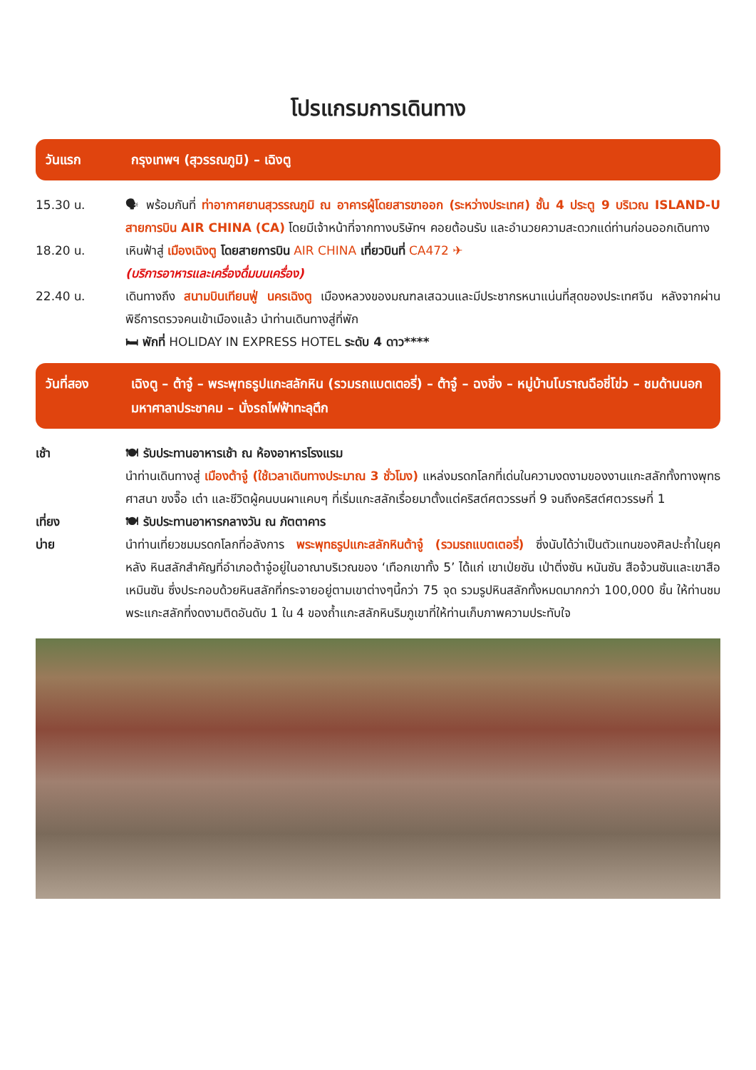โปรแกรมการเดินทาง
วันแรก กรุงเทพฯ (สุวรรณภูมิ) – เฉิงตู
15.30 น. 🗣 พร้อมกันที่ ท่าอากาศยานสุวรรณภูมิ ณ อาคารผู้โดยสารขาออก (ระหว่างประเทศ) ชั้น 4 ประตู 9 บริเวณ ISLAND-U สายการบิน AIR CHINA (CA) โดยมีเจ้าหน้าที่จากทางบริษัทฯ คอยต้อนรับ และอำนวยความสะดวกแด่ท่านก่อนออกเดินทาง
18.20 น. เหินฟ้าสู่ เมืองเฉิงตู โดยสายการบิน AIR CHINA เที่ยวบินที่ CA472 ✈
(บริการอาหารและเครื่องดื่มบนเครื่อง)
22.40 น. เดินทางถึง สนามบินเทียนฟู่ นครเฉิงตู เมืองหลวงของมณฑลเสฉวนและมีประชากรหนาแน่นที่สุดของประเทศจีน หลังจากผ่านพิธีการตรวจคนเข้าเมืองแล้ว นำท่านเดินทางสู่ที่พัก
🛏 พักที่ HOLIDAY IN EXPRESS HOTEL ระดับ 4 ดาว****
วันที่สอง เฉิงตู – ต้าจู๋ – พระพุทธรูปแกะสลักหิน (รวมรถแบตเตอรี่) – ต้าจู๋ – ฉงชิ่ง – หมู่บ้านโบราณฉือชี่โข่ว – ชมด้านนอกมหาศาลาประชาคม – นั่งรถไฟฟ้าทะลุตึก
เช้า 🍽 รับประทานอาหารเช้า ณ ห้องอาหารโรงแรม
นำท่านเดินทางสู่ เมืองต้าจู๋ (ใช้เวลาเดินทางประมาณ 3 ชั่วโมง) แหล่งมรดกโลกที่เด่นในความงดงามของงานแกะสลักทั้งทางพุทธศาสนา ขงจื๊อ เต๋า และชีวิตผู้คนบนผาแคบๆ ที่เริ่มแกะสลักเรื่อยมาตั้งแต่คริสต์ศตวรรษที่ 9 จนถึงคริสต์ศตวรรษที่ 1
เที่ยง
บ่าย
🍽 รับประทานอาหารกลางวัน ณ ภัตตาคาร
นำท่านเที่ยวชมมรดกโลกที่อลังการ พระพุทธรูปแกะสลักหินต้าจู๋ (รวมรถแบตเตอรี่) ซึ่งนับได้ว่าเป็นตัวแทนของศิลปะถ้ำในยุค หลัง หินสลักสำคัญที่อำเภอต้าจู๋อยู่ในอาณาบริเวณของ ‘เทือกเขาทั้ง 5’ ได้แก่ เขาเป่ยซัน เป่าติ่งซัน หนันซัน สือจ้วนซันและเขาสือเหมินซัน ซึ่งประกอบด้วยหินสลักที่กระจายอยู่ตามเขาต่างๆนี้กว่า 75 จุด รวมรูปหินสลักทั้งหมดมากกว่า 100,000 ชิ้น ให้ท่านชมพระแกะสลักที่งดงามติดอันดับ 1 ใน 4 ของถ้ำแกะสลักหินริมภูเขาที่ให้ท่านเก็บภาพความประทับใจ